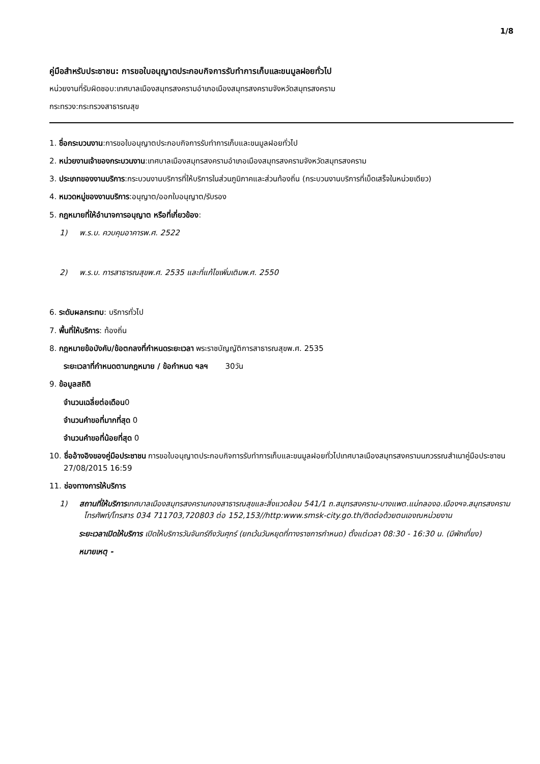1/8
คู่มือสำหรับประชาชน: การขอใบอนุญาตประกอบกิจการรับทำการเก็บและขนมูลฝอยทั่วไป
หน่วยงานที่รับผิดชอบ:เทศบาลเมืองสมุทรสงครามอำเภอเมืองสมุทรสงครามจังหวัดสมุทรสงคราม
กระทรวง:กระทรวงสาธารณสุข
1. ชื่อกระบวนงาน:การขอใบอนุญาตประกอบกิจการรับทำการเก็บและขนมูลฝอยทั่วไป
2. หน่วยงานเจ้าของกระบวนงาน:เทศบาลเมืองสมุทรสงครามอำเภอเมืองสมุทรสงครามจังหวัดสมุทรสงคราม
3. ประเภทของงานบริการ:กระบวนงานบริการที่ให้บริการในส่วนภูมิภาคและส่วนท้องถิ่น (กระบวนงานบริการที่เบ็ดเสร็จในหน่วยเดียว)
4. หมวดหมู่ของงานบริการ:อนุญาต/ออกใบอนุญาต/รับรอง
5. กฎหมายที่ให้อำนาจการอนุญาต หรือที่เกี่ยวข้อง:
1) พ.ร.บ. ควบคุมอาคารพ.ศ. 2522
2) พ.ร.บ. การสาธารณสุขพ.ศ. 2535 และที่แก้ไขเพิ่มเติมพ.ศ. 2550
6. ระดับผลกระทบ: บริการทั่วไป
7. พื้นที่ให้บริการ: ท้องถิ่น
8. กฎหมายข้อบังคับ/ข้อตกลงที่กำหนดระยะเวลา พระราชบัญญัติการสาธารณสุขพ.ศ. 2535
ระยะเวลาที่กำหนดตามกฎหมาย / ข้อกำหนด ฯลฯ 30วัน
9. ข้อมูลสถิติ
จำนวนเฉลี่ยต่อเดือน0
จำนวนคำขอที่มากที่สุด 0
จำนวนคำขอที่น้อยที่สุด 0
10. ชื่ออ้างอิงของคู่มือประชาชน การขอใบอนุญาตประกอบกิจการรับทำการเก็บและขนมูลฝอยทั่วไปเทศบาลเมืองสมุทรสงครามนภวรรณสำเนาคู่มือประชาชน 27/08/2015 16:59
11. ช่องทางการให้บริการ
1) สถานที่ให้บริการเทศบาลเมืองสมุทรสงครามกองสาธารณสุขและสิ่งแวดล้อม 541/1 ถ.สมุทรสงคราม-บางแพต.แม่กลองอ.เมืองฯจ.สมุทรสงครามโทรศัพท์/โทรสาร 034 711703,720803 ต่อ 152,153//http:www.smsk-city.go.th/ติดต่อด้วยตนเองณหน่วยงาน
ระยะเวลาเปิดให้บริการ เปิดให้บริการวันจันทร์ถึงวันศุกร์ (ยกเว้นวันหยุดที่ทางราชการกำหนด) ตั้งแต่เวลา 08:30 - 16:30 น. (มีพักเที่ยง)
หมายเหตุ -